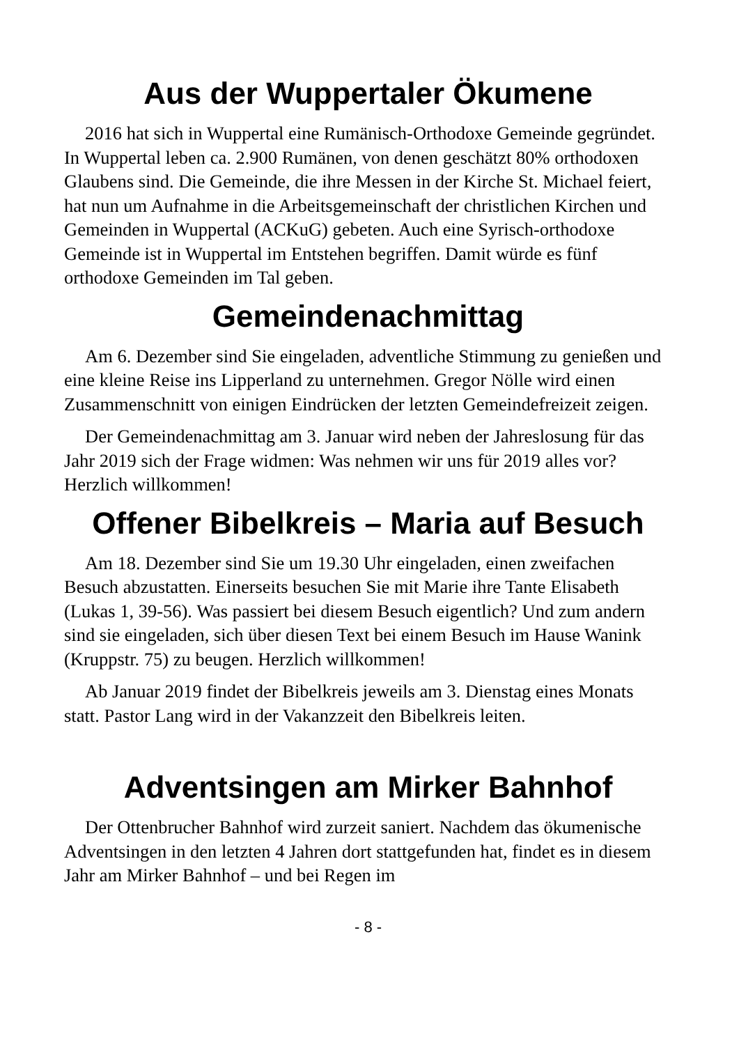Aus der Wuppertaler Ökumene
2016 hat sich in Wuppertal eine Rumänisch-Orthodoxe Gemeinde ge­gründet. In Wuppertal leben ca. 2.900 Rumänen, von denen geschätzt 80% orthodoxen Glaubens sind. Die Gemeinde, die ihre Messen in der Kirche St. Michael feiert, hat nun um Aufnahme in die Arbeitsgemein­schaft der christlichen Kirchen und Gemeinden in Wuppertal (ACKuG) gebeten. Auch eine Syrisch-orthodoxe Gemeinde ist in Wuppertal im Entstehen begriffen. Damit würde es fünf orthodoxe Gemeinden im Tal geben.
Gemeindenachmittag
Am 6. Dezember sind Sie eingeladen, adventliche Stimmung zu ge­nießen und eine kleine Reise ins Lipperland zu unternehmen. Gregor Nölle wird einen Zusammenschnitt von einigen Eindrücken der letzten Gemeindefreizeit zeigen.
Der Gemeindenachmittag am 3. Januar wird neben der Jahreslosung für das Jahr 2019 sich der Frage widmen: Was nehmen wir uns für 2019 alles vor? Herzlich willkommen!
Offener Bibelkreis – Maria auf Besuch
Am 18. Dezember sind Sie um 19.30 Uhr eingeladen, einen zweifa­chen Besuch abzustatten. Einerseits besuchen Sie mit Marie ihre Tante Elisabeth (Lukas 1, 39-56). Was passiert bei diesem Besuch eigentlich? Und zum andern sind sie eingeladen, sich über diesen Text bei einem Besuch im Hause Wanink (Kruppstr. 75) zu beugen. Herzlich willkom­men!
Ab Januar 2019 findet der Bibelkreis jeweils am 3. Dienstag eines Monats statt. Pastor Lang wird in der Vakanzzeit den Bibelkreis leiten.
Adventsingen am Mirker Bahnhof
Der Ottenbrucher Bahnhof wird zurzeit saniert. Nachdem das ökumenische Adventsingen in den letzten 4 Jahren dort stattgefunden hat, findet es in diesem Jahr am Mirker Bahnhof – und bei Regen im
- 8 -